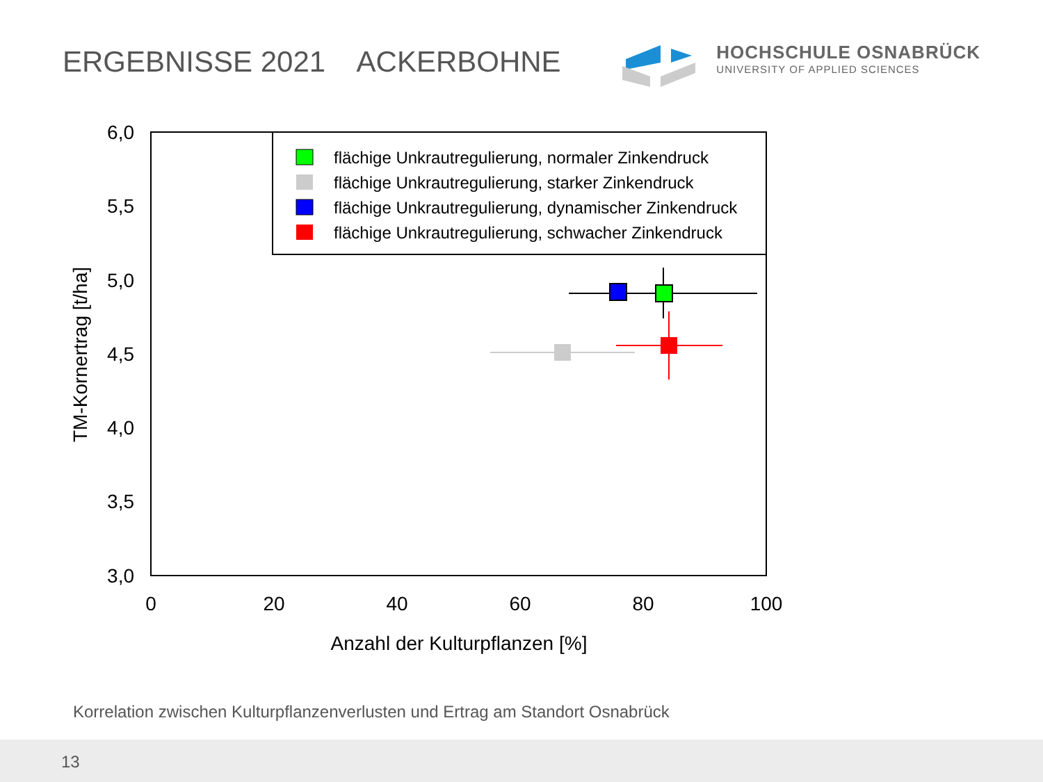ERGEBNISSE 2021 ACKERBOHNE
HOCHSCHULE OSNABRÜCK
UNIVERSITY OF APPLIED SCIENCES
6,0
5,5
5,0
4,5
4,0
3,5
3,0
0
20
40
60
80
100
Anzahl der Kulturpflanzen [%]
TM-Kornertrag [t/ha]
flächige Unkrautregulierung, normaler Zinkendruck
flächige Unkrautregulierung, starker Zinkendruck
flächige Unkrautregulierung, dynamischer Zinkendruck
flächige Unkrautregulierung, schwacher Zinkendruck
Korrelation zwischen Kulturpflanzenverlusten und Ertrag am Standort Osnabrück
13